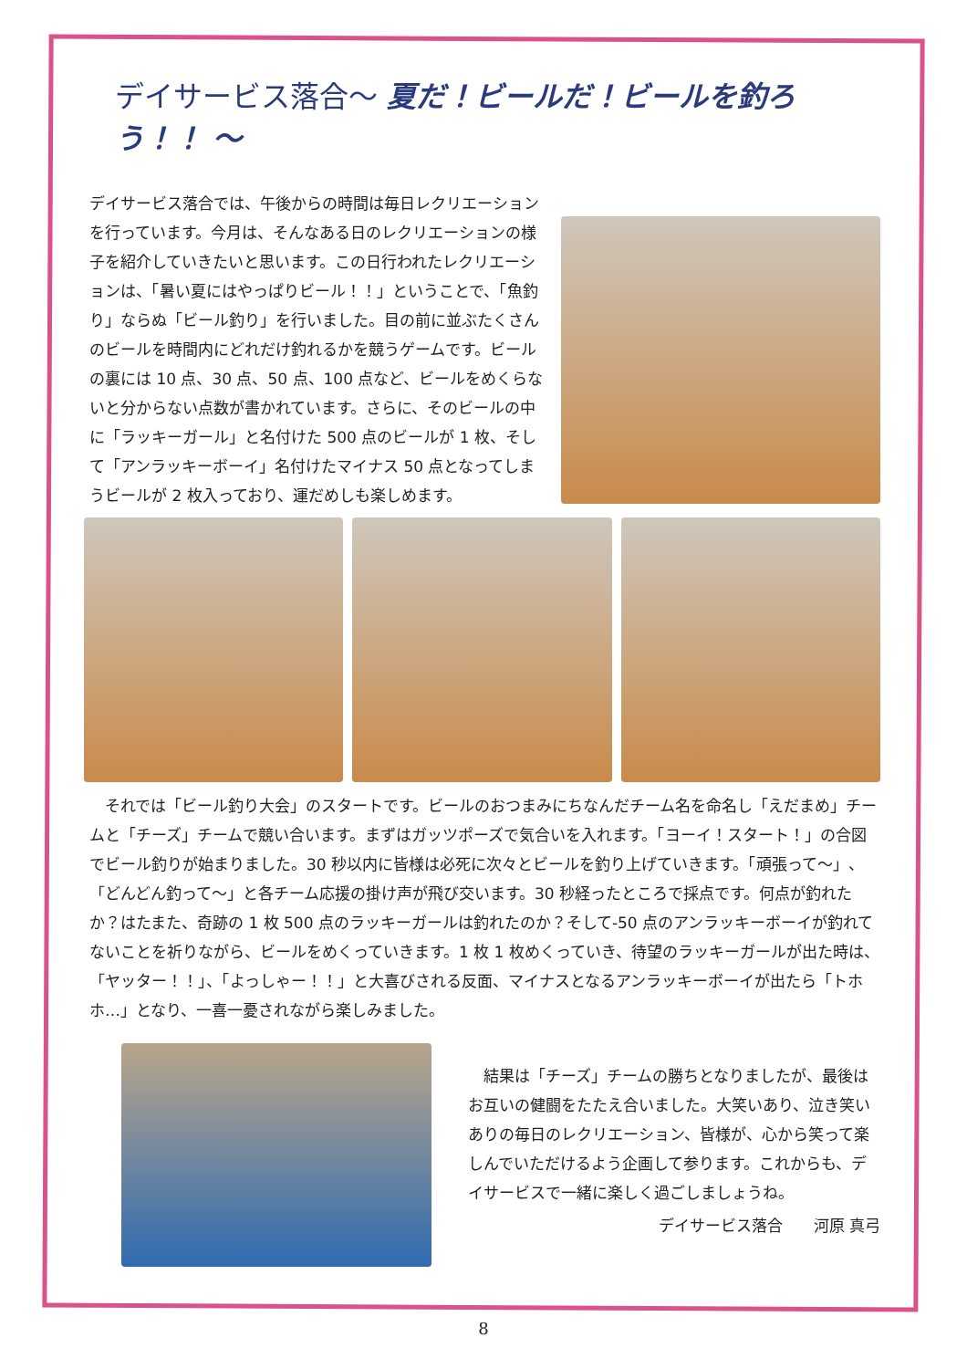デイサービス落合～ 夏だ！ビールだ！ビールを釣ろう！！ ～
デイサービス落合では、午後からの時間は毎日レクリエーションを行っています。今月は、そんなある日のレクリエーションの様子を紹介していきたいと思います。この日行われたレクリエーションは、「暑い夏にはやっぱりビール！！」ということで、「魚釣り」ならぬ「ビール釣り」を行いました。目の前に並ぶたくさんのビールを時間内にどれだけ釣れるかを競うゲームです。ビールの裏には 10 点、30 点、50 点、100 点など、ビールをめくらないと分からない点数が書かれています。さらに、そのビールの中に「ラッキーガール」と名付けた 500 点のビールが 1 枚、そして「アンラッキーボーイ」名付けたマイナス 50 点となってしまうビールが 2 枚入っており、運だめしも楽しめます。
　それでは「ビール釣り大会」のスタートです。ビールのおつまみにちなんだチーム名を命名し「えだまめ」チームと「チーズ」チームで競い合います。まずはガッツポーズで気合いを入れます。「ヨーイ！スタート！」の合図でビール釣りが始まりました。30 秒以内に皆様は必死に次々とビールを釣り上げていきます。「頑張って～」、「どんどん釣って～」と各チーム応援の掛け声が飛び交います。30 秒経ったところで採点です。何点が釣れたか？はたまた、奇跡の 1 枚 500 点のラッキーガールは釣れたのか？そして-50 点のアンラッキーボーイが釣れてないことを祈りながら、ビールをめくっていきます。1 枚 1 枚めくっていき、待望のラッキーガールが出た時は、「ヤッター！！」、「よっしゃー！！」と大喜びされる反面、マイナスとなるアンラッキーボーイが出たら「トホホ…」となり、一喜一憂されながら楽しみました。
　結果は「チーズ」チームの勝ちとなりましたが、最後はお互いの健闘をたたえ合いました。大笑いあり、泣き笑いありの毎日のレクリエーション、皆様が、心から笑って楽しんでいただけるよう企画して参ります。これからも、デイサービスで一緒に楽しく過ごしましょうね。
デイサービス落合　　河原 真弓
8